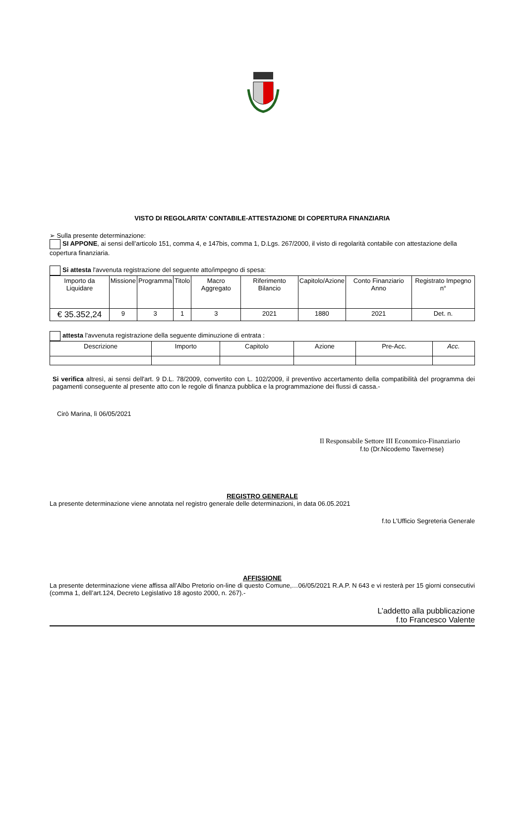VISTO DI REGOLARITA’ CONTABILE-ATTESTAZIONE DI COPERTURA FINANZIARIA
➢ Sulla presente determinazione:
SI APPONE, ai sensi dell’articolo 151, comma 4, e 147bis, comma 1, D.Lgs. 267/2000, il visto di regolarità contabile con attestazione della copertura finanziaria.
Si attesta l'avvenuta registrazione del seguente atto/impegno di spesa:
| Importo da Liquidare | Missione | Programma | Titolo | Macro Aggregato | Riferimento Bilancio | Capitolo/Azione | Conto Finanziario Anno | Registrato Impegno n° |
| --- | --- | --- | --- | --- | --- | --- | --- | --- |
| € 35.352,24 | 9 | 3 | 1 | 3 | 2021 | 1880 | 2021 | Det. n. |
attesta l'avvenuta registrazione della seguente diminuzione di entrata :
| Descrizione | Importo | Capitolo | Azione | Pre-Acc. | Acc. |
| --- | --- | --- | --- | --- | --- |
Si verifica altresì, ai sensi dell'art. 9 D.L. 78/2009, convertito con L. 102/2009, il preventivo accertamento della compatibilità del programma dei pagamenti conseguente al presente atto con le regole di finanza pubblica e la programmazione dei flussi di cassa.-
Cirò Marina, lì 06/05/2021
Il Responsabile Settore III Economico-Finanziario
f.to (Dr.Nicodemo Tavernese)
REGISTRO GENERALE
La presente determinazione viene annotata nel registro generale delle determinazioni, in data 06.05.2021
f.to L’Ufficio Segreteria Generale
AFFISSIONE
La presente determinazione viene affissa all’Albo Pretorio on-line di questo Comune,…06/05/2021 R.A.P. N 643 e vi resterà per 15 giorni consecutivi (comma 1, dell’art.124, Decreto Legislativo 18 agosto 2000, n. 267).-
L’addetto alla pubblicazione
f.to Francesco Valente